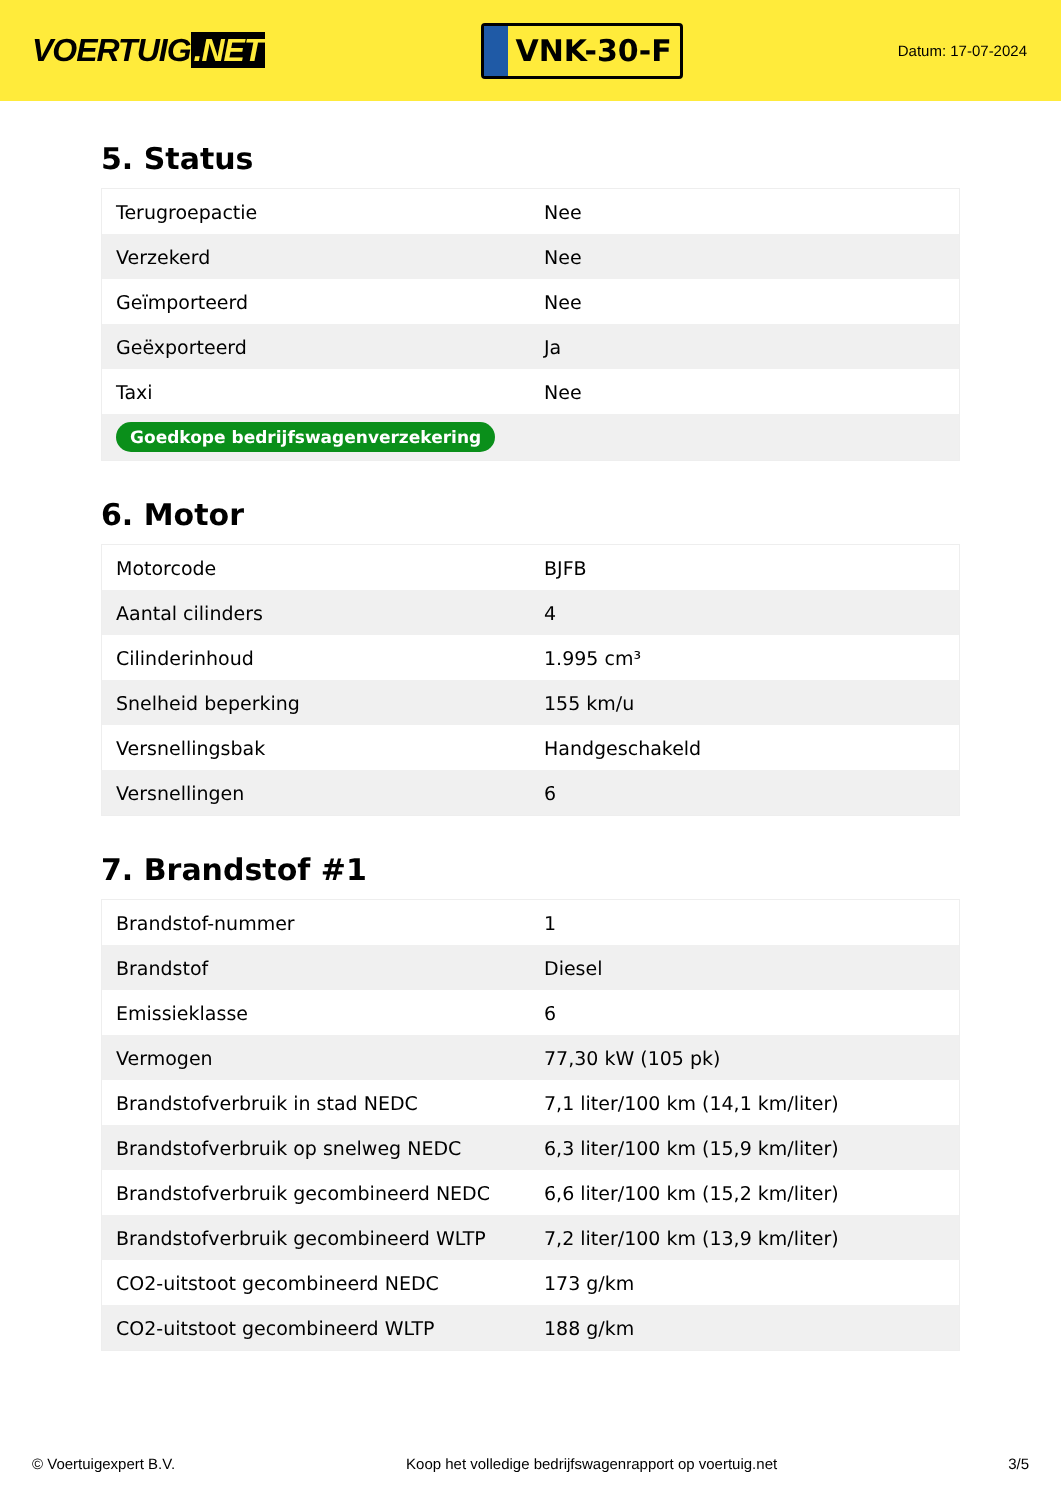VOERTUIG.NET
VNK-30-F
Datum: 17-07-2024
5. Status
| Terugroepactie | Nee |
| Verzekerd | Nee |
| Geïmporteerd | Nee |
| Geëxporteerd | Ja |
| Taxi | Nee |
| Goedkope bedrijfswagenverzekering | |
6. Motor
| Motorcode | BJFB |
| Aantal cilinders | 4 |
| Cilinderinhoud | 1.995 cm³ |
| Snelheid beperking | 155 km/u |
| Versnellingsbak | Handgeschakeld |
| Versnellingen | 6 |
7. Brandstof #1
| Brandstof-nummer | 1 |
| Brandstof | Diesel |
| Emissieklasse | 6 |
| Vermogen | 77,30 kW (105 pk) |
| Brandstofverbruik in stad NEDC | 7,1 liter/100 km (14,1 km/liter) |
| Brandstofverbruik op snelweg NEDC | 6,3 liter/100 km (15,9 km/liter) |
| Brandstofverbruik gecombineerd NEDC | 6,6 liter/100 km (15,2 km/liter) |
| Brandstofverbruik gecombineerd WLTP | 7,2 liter/100 km (13,9 km/liter) |
| CO2-uitstoot gecombineerd NEDC | 173 g/km |
| CO2-uitstoot gecombineerd WLTP | 188 g/km |
© Voertuigexpert B.V. Koop het volledige bedrijfswagenrapport op voertuig.net 3/5